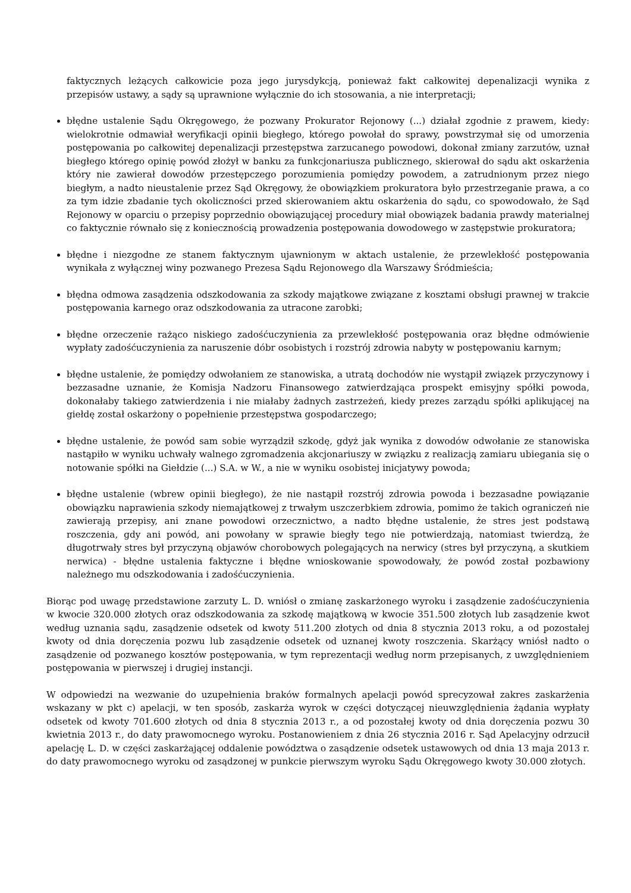faktycznych leżących całkowicie poza jego jurysdykcją, ponieważ fakt całkowitej depenalizacji wynika z przepisów ustawy, a sądy są uprawnione wyłącznie do ich stosowania, a nie interpretacji;
błędne ustalenie Sądu Okręgowego, że pozwany Prokurator Rejonowy (...) działał zgodnie z prawem, kiedy: wielokrotnie odmawiał weryfikacji opinii biegłego, którego powołał do sprawy, powstrzymał się od umorzenia postępowania po całkowitej depenalizacji przestępstwa zarzucanego powodowi, dokonał zmiany zarzutów, uznał biegłego którego opinię powód złożył w banku za funkcjonariusza publicznego, skierował do sądu akt oskarżenia który nie zawierał dowodów przestępczego porozumienia pomiędzy powodem, a zatrudnionym przez niego biegłym, a nadto nieustalenie przez Sąd Okręgowy, że obowiązkiem prokuratora było przestrzeganie prawa, a co za tym idzie zbadanie tych okoliczności przed skierowaniem aktu oskarżenia do sądu, co spowodowało, że Sąd Rejonowy w oparciu o przepisy poprzednio obowiązującej procedury miał obowiązek badania prawdy materialnej co faktycznie równało się z koniecznością prowadzenia postępowania dowodowego w zastępstwie prokuratora;
błędne i niezgodne ze stanem faktycznym ujawnionym w aktach ustalenie, że przewlekłość postępowania wynikała z wyłącznej winy pozwanego Prezesa Sądu Rejonowego dla Warszawy Śródmieścia;
błędna odmowa zasądzenia odszkodowania za szkody majątkowe związane z kosztami obsługi prawnej w trakcie postępowania karnego oraz odszkodowania za utracone zarobki;
błędne orzeczenie rażąco niskiego zadośćuczynienia za przewlekłość postępowania oraz błędne odmówienie wypłaty zadośćuczynienia za naruszenie dóbr osobistych i rozstrój zdrowia nabyty w postępowaniu karnym;
błędne ustalenie, że pomiędzy odwołaniem ze stanowiska, a utratą dochodów nie wystąpił związek przyczynowy i bezzasadne uznanie, że Komisja Nadzoru Finansowego zatwierdzająca prospekt emisyjny spółki powoda, dokonałaby takiego zatwierdzenia i nie miałaby żadnych zastrzeżeń, kiedy prezes zarządu spółki aplikującej na giełdę został oskarżony o popełnienie przestępstwa gospodarczego;
błędne ustalenie, że powód sam sobie wyrządził szkodę, gdyż jak wynika z dowodów odwołanie ze stanowiska nastąpiło w wyniku uchwały walnego zgromadzenia akcjonariuszy w związku z realizacją zamiaru ubiegania się o notowanie spółki na Giełdzie (...) S.A. w W., a nie w wyniku osobistej inicjatywy powoda;
błędne ustalenie (wbrew opinii biegłego), że nie nastąpił rozstrój zdrowia powoda i bezzasadne powiązanie obowiązku naprawienia szkody niemajątkowej z trwałym uszczerbkiem zdrowia, pomimo że takich ograniczeń nie zawierają przepisy, ani znane powodowi orzecznictwo, a nadto błędne ustalenie, że stres jest podstawą roszczenia, gdy ani powód, ani powołany w sprawie biegły tego nie potwierdzają, natomiast twierdzą, że długotrwały stres był przyczyną objawów chorobowych polegających na nerwicy (stres był przyczyną, a skutkiem nerwica) - błędne ustalenia faktyczne i błędne wnioskowanie spowodowały, że powód został pozbawiony należnego mu odszkodowania i zadośćuczynienia.
Biorąc pod uwagę przedstawione zarzuty L. D. wniósł o zmianę zaskarżonego wyroku i zasądzenie zadośćuczynienia w kwocie 320.000 złotych oraz odszkodowania za szkodę majątkową w kwocie 351.500 złotych lub zasądzenie kwot według uznania sądu, zasądzenie odsetek od kwoty 511.200 złotych od dnia 8 stycznia 2013 roku, a od pozostałej kwoty od dnia doręczenia pozwu lub zasądzenie odsetek od uznanej kwoty roszczenia. Skarżący wniósł nadto o zasądzenie od pozwanego kosztów postępowania, w tym reprezentacji według norm przepisanych, z uwzględnieniem postępowania w pierwszej i drugiej instancji.
W odpowiedzi na wezwanie do uzupełnienia braków formalnych apelacji powód sprecyzował zakres zaskarżenia wskazany w pkt c) apelacji, w ten sposób, zaskarża wyrok w części dotyczącej nieuwzględnienia żądania wypłaty odsetek od kwoty 701.600 złotych od dnia 8 stycznia 2013 r., a od pozostałej kwoty od dnia doręczenia pozwu 30 kwietnia 2013 r., do daty prawomocnego wyroku. Postanowieniem z dnia 26 stycznia 2016 r. Sąd Apelacyjny odrzucił apelację L. D. w części zaskarżającej oddalenie powództwa o zasądzenie odsetek ustawowych od dnia 13 maja 2013 r. do daty prawomocnego wyroku od zasądzonej w punkcie pierwszym wyroku Sądu Okręgowego kwoty 30.000 złotych.